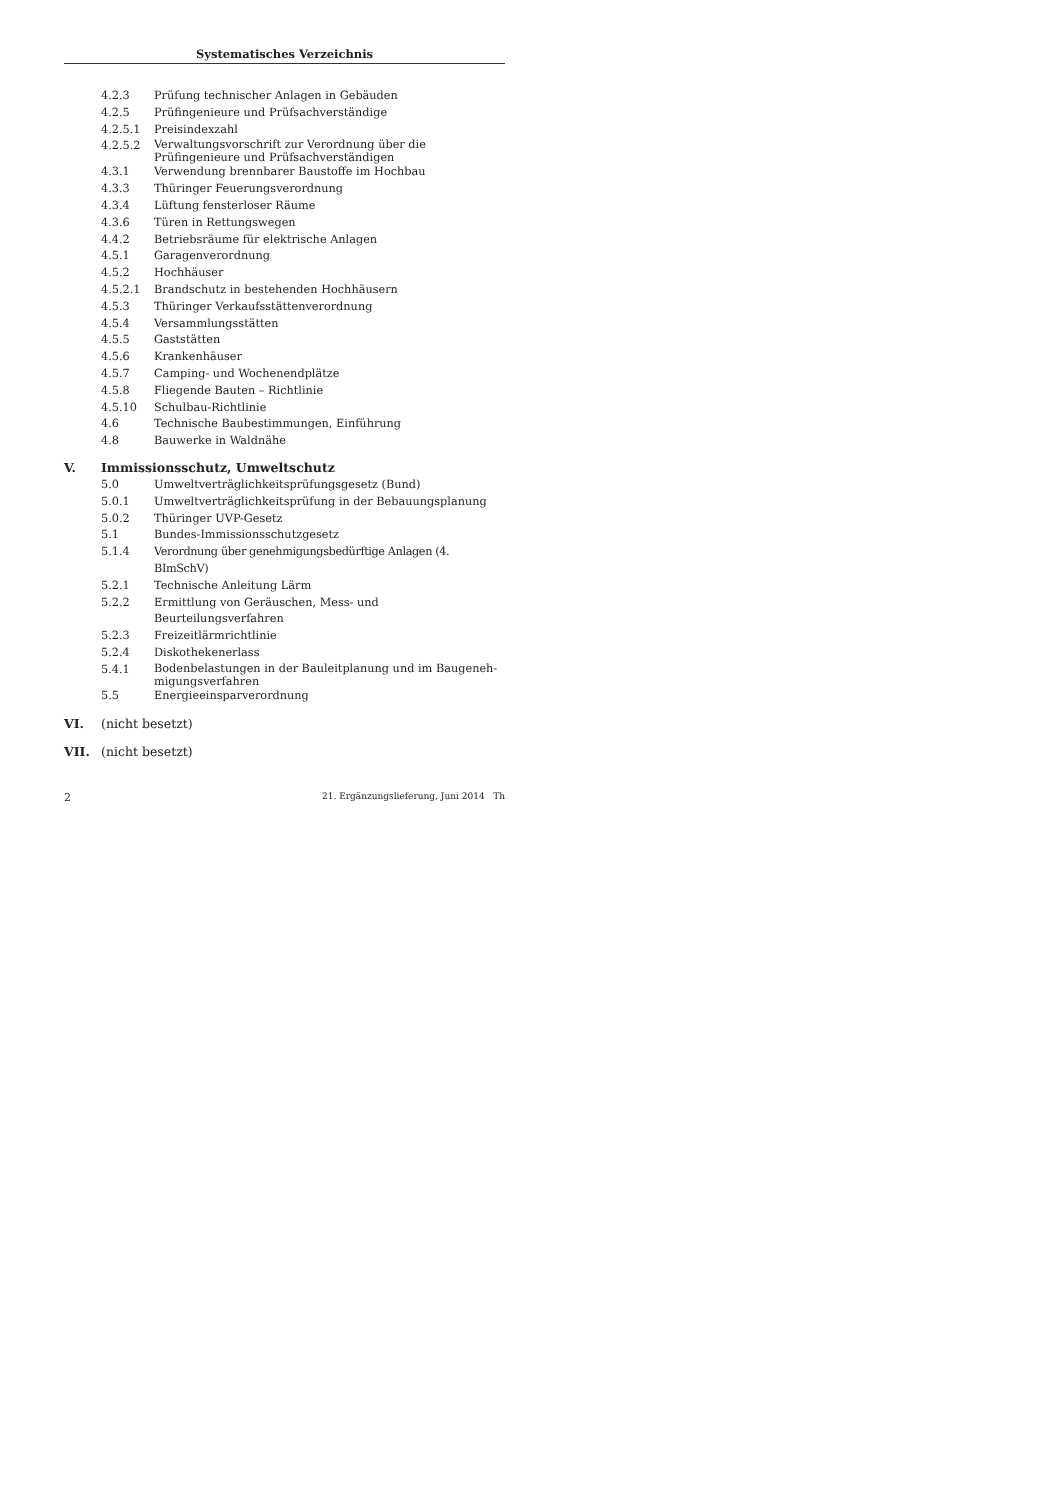Systematisches Verzeichnis
4.2.3 Prüfung technischer Anlagen in Gebäuden
4.2.5 Prüfingenieure und Prüfsachverständige
4.2.5.1 Preisindexzahl
4.2.5.2 Verwaltungsvorschrift zur Verordnung über die Prüfingenieure und Prüfsachverständigen
4.3.1 Verwendung brennbarer Baustoffe im Hochbau
4.3.3 Thüringer Feuerungsverordnung
4.3.4 Lüftung fensterloser Räume
4.3.6 Türen in Rettungswegen
4.4.2 Betriebsräume für elektrische Anlagen
4.5.1 Garagenverordnung
4.5.2 Hochhäuser
4.5.2.1 Brandschutz in bestehenden Hochhäusern
4.5.3 Thüringer Verkaufsstättenverordnung
4.5.4 Versammlungsstätten
4.5.5 Gaststätten
4.5.6 Krankenhäuser
4.5.7 Camping- und Wochenendplätze
4.5.8 Fliegende Bauten – Richtlinie
4.5.10 Schulbau-Richtlinie
4.6 Technische Baubestimmungen, Einführung
4.8 Bauwerke in Waldnähe
V. Immissionsschutz, Umweltschutz
5.0 Umweltverträglichkeitsprüfungsgesetz (Bund)
5.0.1 Umweltverträglichkeitsprüfung in der Bebauungsplanung
5.0.2 Thüringer UVP-Gesetz
5.1 Bundes-Immissionsschutzgesetz
5.1.4 Verordnung über genehmigungsbedürftige Anlagen (4. BImSchV)
5.2.1 Technische Anleitung Lärm
5.2.2 Ermittlung von Geräuschen, Mess- und Beurteilungsverfahren
5.2.3 Freizeitlärmrichtlinie
5.2.4 Diskothekenerlass
5.4.1 Bodenbelastungen in der Bauleitplanung und im Baugeneh-migungsverfahren
5.5 Energieeinsparverordnung
VI. (nicht besetzt)
VII. (nicht besetzt)
2 21. Ergänzungslieferung, Juni 2014 Th